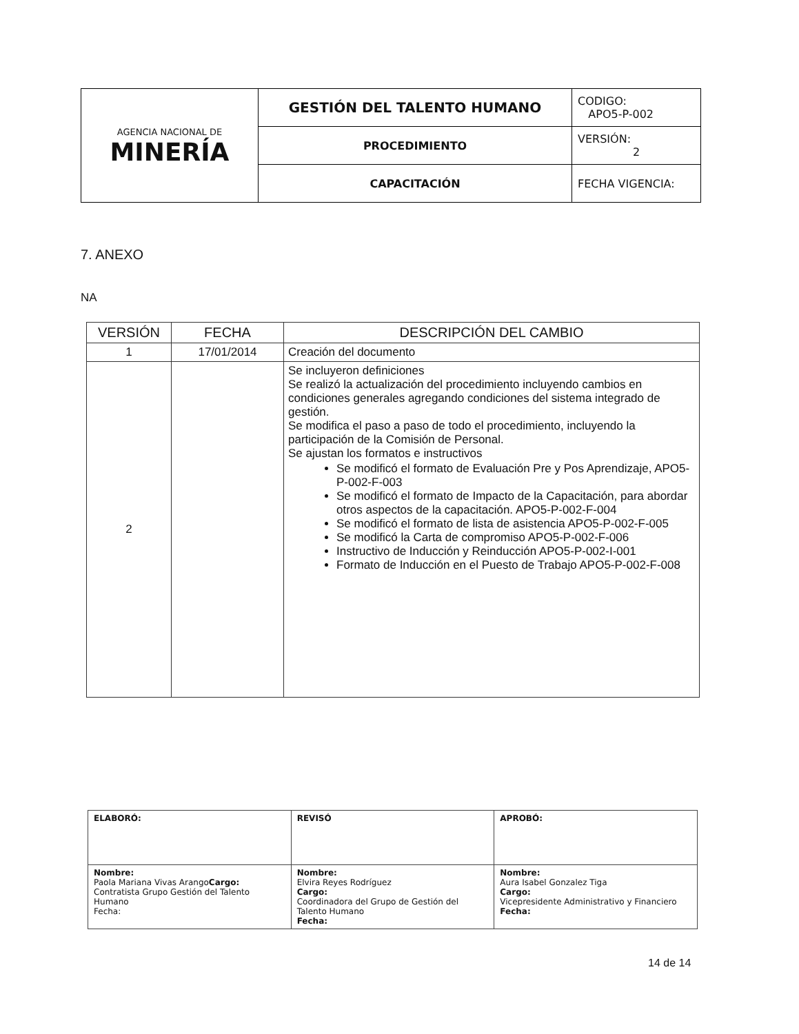| AGENCIA NACIONAL DE MINERÍA | GESTIÓN DEL TALENTO HUMANO | CODIGO: APO5-P-002 |
| | PROCEDIMIENTO | VERSIÓN: 2 |
| | CAPACITACIÓN | FECHA VIGENCIA: |
7. ANEXO
NA
| VERSIÓN | FECHA | DESCRIPCIÓN DEL CAMBIO |
| --- | --- | --- |
| 1 | 17/01/2014 | Creación del documento |
| 2 | | Se incluyeron definiciones Se realizó la actualización del procedimiento incluyendo cambios en condiciones generales agregando condiciones del sistema integrado de gestión. Se modifica el paso a paso de todo el procedimiento, incluyendo la participación de la Comisión de Personal. Se ajustan los formatos e instructivos Se modificó el formato de Evaluación Pre y Pos Aprendizaje, APO5-P-002-F-003 Se modificó el formato de Impacto de la Capacitación, para abordar otros aspectos de la capacitación. APO5-P-002-F-004 Se modificó el formato de lista de asistencia APO5-P-002-F-005 Se modificó la Carta de compromiso APO5-P-002-F-006 Instructivo de Inducción y Reinducción APO5-P-002-I-001 Formato de Inducción en el Puesto de Trabajo APO5-P-002-F-008 |
| ELABORÓ: | REVISÓ | APROBÓ: |
| Nombre: Paola Mariana Vivas Arango Cargo: Contratista Grupo Gestión del Talento Humano Fecha: | Nombre: Elvira Reyes Rodríguez Cargo: Coordinadora del Grupo de Gestión del Talento Humano Fecha: | Nombre: Aura Isabel Gonzalez Tiga Cargo: Vicepresidente Administrativo y Financiero Fecha: |
14 de 14